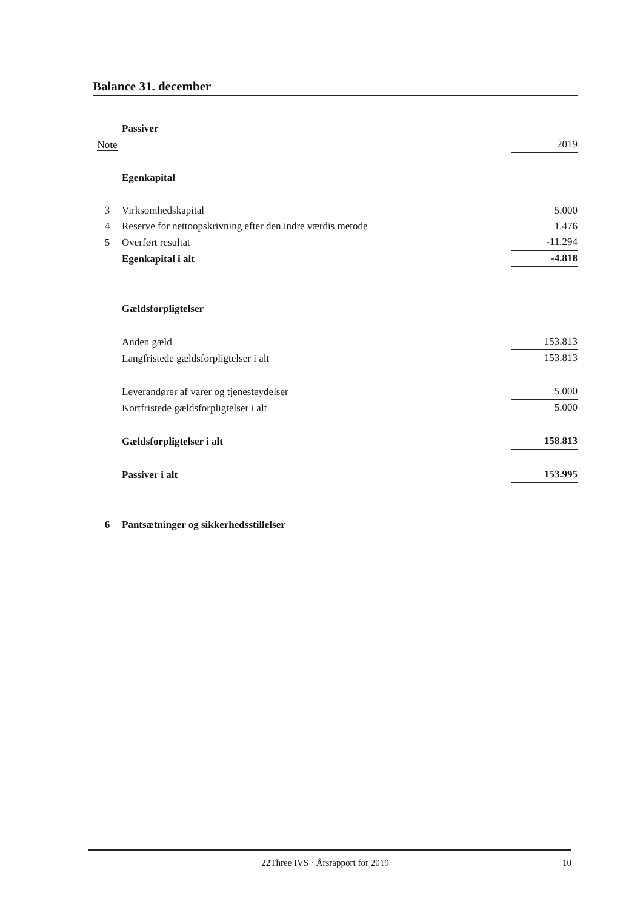Balance 31. december
| | Passiver | |
| Note | | 2019 |
| | Egenkapital | |
| 3 | Virksomhedskapital | 5.000 |
| 4 | Reserve for nettoopskrivning efter den indre værdis metode | 1.476 |
| 5 | Overført resultat | -11.294 |
| | Egenkapital i alt | -4.818 |
| | Gældsforpligtelser | |
| | Anden gæld | 153.813 |
| | Langfristede gældsforpligtelser i alt | 153.813 |
| | Leverandører af varer og tjenesteydelser | 5.000 |
| | Kortfristede gældsforpligtelser i alt | 5.000 |
| | Gældsforpligtelser i alt | 158.813 |
| | Passiver i alt | 153.995 |
| 6 | Pantsætninger og sikkerhedsstillelser | |
22Three IVS · Årsrapport for 2019 10